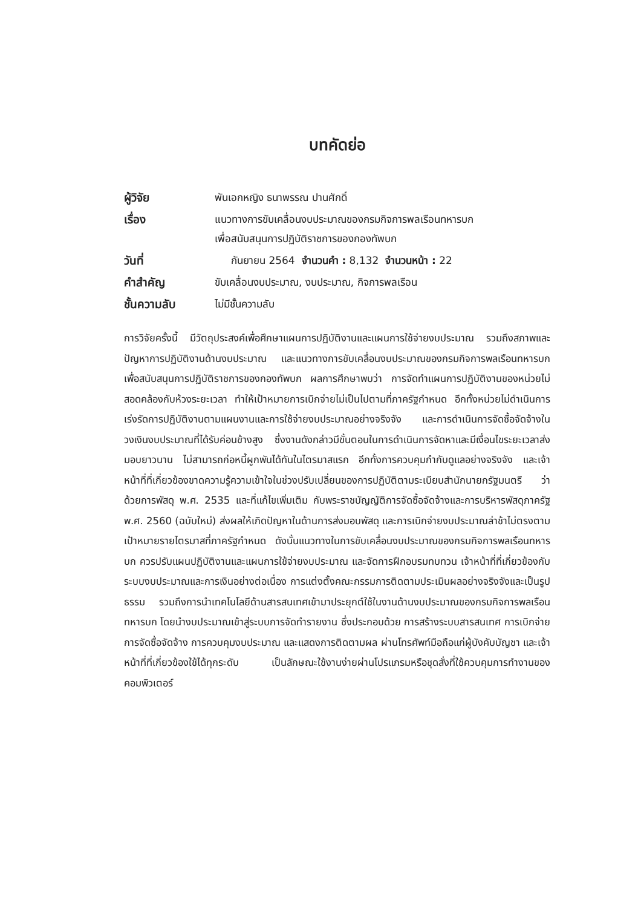บทคัดย่อ
| ผู้วิจัย | พันเอกหญิง ธนาพรรณ ปานศักดิ์ |
| เรื่อง | แนวทางการขับเคลื่อนงบประมาณของกรมกิจการพลเรือนทหารบก เพื่อสนับสนุนการปฏิบัติราชการของกองทัพบก |
| วันที่ | กันยายน 2564 จำนวนคำ : 8,132 จำนวนหน้า : 22 |
| คำสำคัญ | ขับเคลื่อนงบประมาณ, งบประมาณ, กิจการพลเรือน |
| ชั้นความลับ | ไม่มีชั้นความลับ |
การวิจัยครั้งนี้ มีวัตถุประสงค์เพื่อศึกษาแผนการปฏิบัติงานและแผนการใช้จ่ายงบประมาณ รวมถึงสภาพและปัญหาการปฏิบัติงานด้านงบประมาณ และแนวทางการขับเคลื่อนงบประมาณของกรมกิจการพลเรือนทหารบก เพื่อสนับสนุนการปฏิบัติราชการของกองทัพบก ผลการศึกษาพบว่า การจัดทำแผนการปฏิบัติงานของหน่วยไม่สอดคล้องกับห้วงระยะเวลา ทำให้เป้าหมายการเบิกจ่ายไม่เป็นไปตามที่ภาครัฐกำหนด อีกทั้งหน่วยไม่ดำเนินการเร่งรัดการปฏิบัติงานตามแผนงานและการใช้จ่ายงบประมาณอย่างจริงจัง และการดำเนินการจัดซื้อจัดจ้างในวงเงินงบประมาณที่ได้รับค่อนข้างสูง ซึ่งงานดังกล่าวมีขั้นตอนในการดำเนินการจัดหาและมีเงื่อนไขระยะเวลาส่งมอบยาวนาน ไม่สามารถก่อหนี้ผูกพันได้ทันในไตรมาสแรก อีกทั้งการควบคุมกำกับดูแลอย่างจริงจัง และเจ้าหน้าที่ที่เกี่ยวข้องขาดความรู้ความเข้าใจในช่วงปรับเปลี่ยนของการปฏิบัติตามระเบียบสำนักนายกรัฐมนตรี ว่าด้วยการพัสดุ พ.ศ. 2535 และที่แก้ไขเพิ่มเติม กับพระราชบัญญัติการจัดซื้อจัดจ้างและการบริหารพัสดุภาครัฐ พ.ศ. 2560 (ฉบับใหม่) ส่งผลให้เกิดปัญหาในด้านการส่งมอบพัสดุ และการเบิกจ่ายงบประมาณล่าช้าไม่ตรงตามเป้าหมายรายไตรมาสที่ภาครัฐกำหนด ดังนั้นแนวทางในการขับเคลื่อนงบประมาณของกรมกิจการพลเรือนทหารบก ควรปรับแผนปฏิบัติงานและแผนการใช้จ่ายงบประมาณ และจัดการฝึกอบรมทบทวน เจ้าหน้าที่ที่เกี่ยวข้องกับระบบงบประมาณและการเงินอย่างต่อเนื่อง การแต่งตั้งคณะกรรมการติดตามประเมินผลอย่างจริงจังและเป็นรูปธรรม รวมถึงการนำเทคโนโลยีด้านสารสนเทศเข้ามาประยุกต์ใช้ในงานด้านงบประมาณของกรมกิจการพลเรือนทหารบก โดยนำงบประมาณเข้าสู่ระบบการจัดทำรายงาน ซึ่งประกอบด้วย การสร้างระบบสารสนเทศ การเบิกจ่าย การจัดซื้อจัดจ้าง การควบคุมงบประมาณ และแสดงการติดตามผล ผ่านโทรศัพท์มือถือแก่ผู้บังคับบัญชา และเจ้าหน้าที่ที่เกี่ยวข้องใช้ได้ทุกระดับ เป็นลักษณะใช้งานง่ายผ่านโปรแกรมหรือชุดสั่งที่ใช้ควบคุมการทำงานของคอมพิวเตอร์